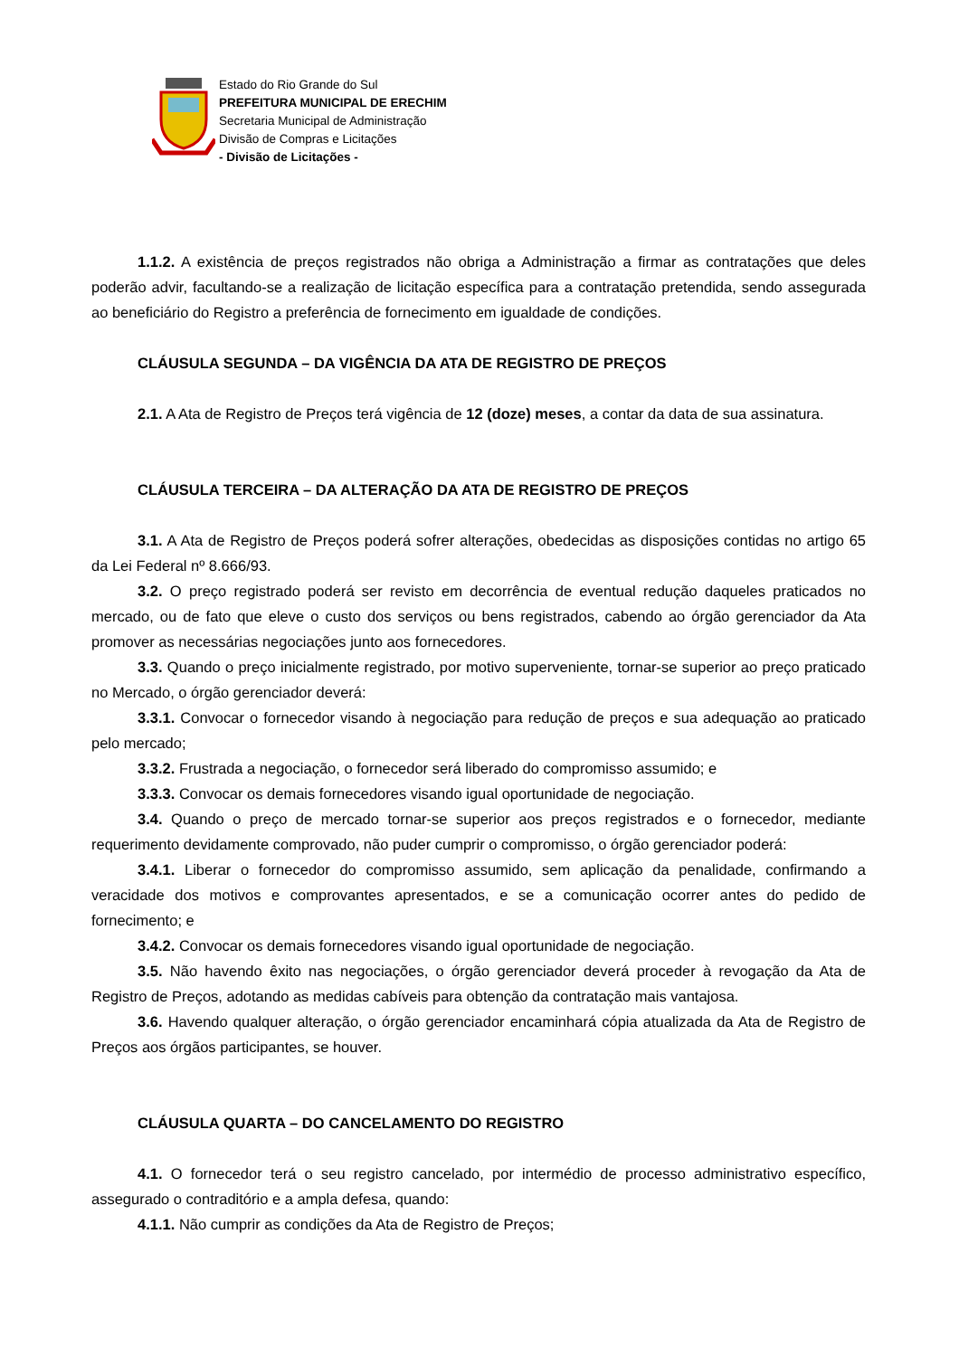Estado do Rio Grande do Sul
PREFEITURA MUNICIPAL DE ERECHIM
Secretaria Municipal de Administração
Divisão de Compras e Licitações
- Divisão de Licitações -
1.1.2. A existência de preços registrados não obriga a Administração a firmar as contratações que deles poderão advir, facultando-se a realização de licitação específica para a contratação pretendida, sendo assegurada ao beneficiário do Registro a preferência de fornecimento em igualdade de condições.
CLÁUSULA SEGUNDA – DA VIGÊNCIA DA ATA DE REGISTRO DE PREÇOS
2.1. A Ata de Registro de Preços terá vigência de 12 (doze) meses, a contar da data de sua assinatura.
CLÁUSULA TERCEIRA – DA ALTERAÇÃO DA ATA DE REGISTRO DE PREÇOS
3.1. A Ata de Registro de Preços poderá sofrer alterações, obedecidas as disposições contidas no artigo 65 da Lei Federal nº 8.666/93.
3.2. O preço registrado poderá ser revisto em decorrência de eventual redução daqueles praticados no mercado, ou de fato que eleve o custo dos serviços ou bens registrados, cabendo ao órgão gerenciador da Ata promover as necessárias negociações junto aos fornecedores.
3.3. Quando o preço inicialmente registrado, por motivo superveniente, tornar-se superior ao preço praticado no Mercado, o órgão gerenciador deverá:
3.3.1. Convocar o fornecedor visando à negociação para redução de preços e sua adequação ao praticado pelo mercado;
3.3.2. Frustrada a negociação, o fornecedor será liberado do compromisso assumido; e
3.3.3. Convocar os demais fornecedores visando igual oportunidade de negociação.
3.4. Quando o preço de mercado tornar-se superior aos preços registrados e o fornecedor, mediante requerimento devidamente comprovado, não puder cumprir o compromisso, o órgão gerenciador poderá:
3.4.1. Liberar o fornecedor do compromisso assumido, sem aplicação da penalidade, confirmando a veracidade dos motivos e comprovantes apresentados, e se a comunicação ocorrer antes do pedido de fornecimento; e
3.4.2. Convocar os demais fornecedores visando igual oportunidade de negociação.
3.5. Não havendo êxito nas negociações, o órgão gerenciador deverá proceder à revogação da Ata de Registro de Preços, adotando as medidas cabíveis para obtenção da contratação mais vantajosa.
3.6. Havendo qualquer alteração, o órgão gerenciador encaminhará cópia atualizada da Ata de Registro de Preços aos órgãos participantes, se houver.
CLÁUSULA QUARTA – DO CANCELAMENTO DO REGISTRO
4.1. O fornecedor terá o seu registro cancelado, por intermédio de processo administrativo específico, assegurado o contraditório e a ampla defesa, quando:
4.1.1. Não cumprir as condições da Ata de Registro de Preços;